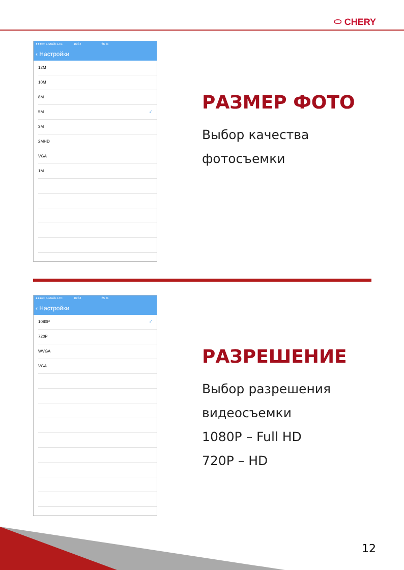⬭ CHERY
●●●●○ Билайн LTE 16:34 65 %
‹ Настройки
12M
10M
8M
5M ✓
3M
2MHD
VGA
1M
РАЗМЕР ФОТО
Выбор качества
фотосъемки
●●●●○ Билайн LTE 16:34 65 %
‹ Настройки
1080P ✓
720P
WVGA
VGA
РАЗРЕШЕНИЕ
Выбор разрешения
видеосъемки
1080P – Full HD
720P – HD
12